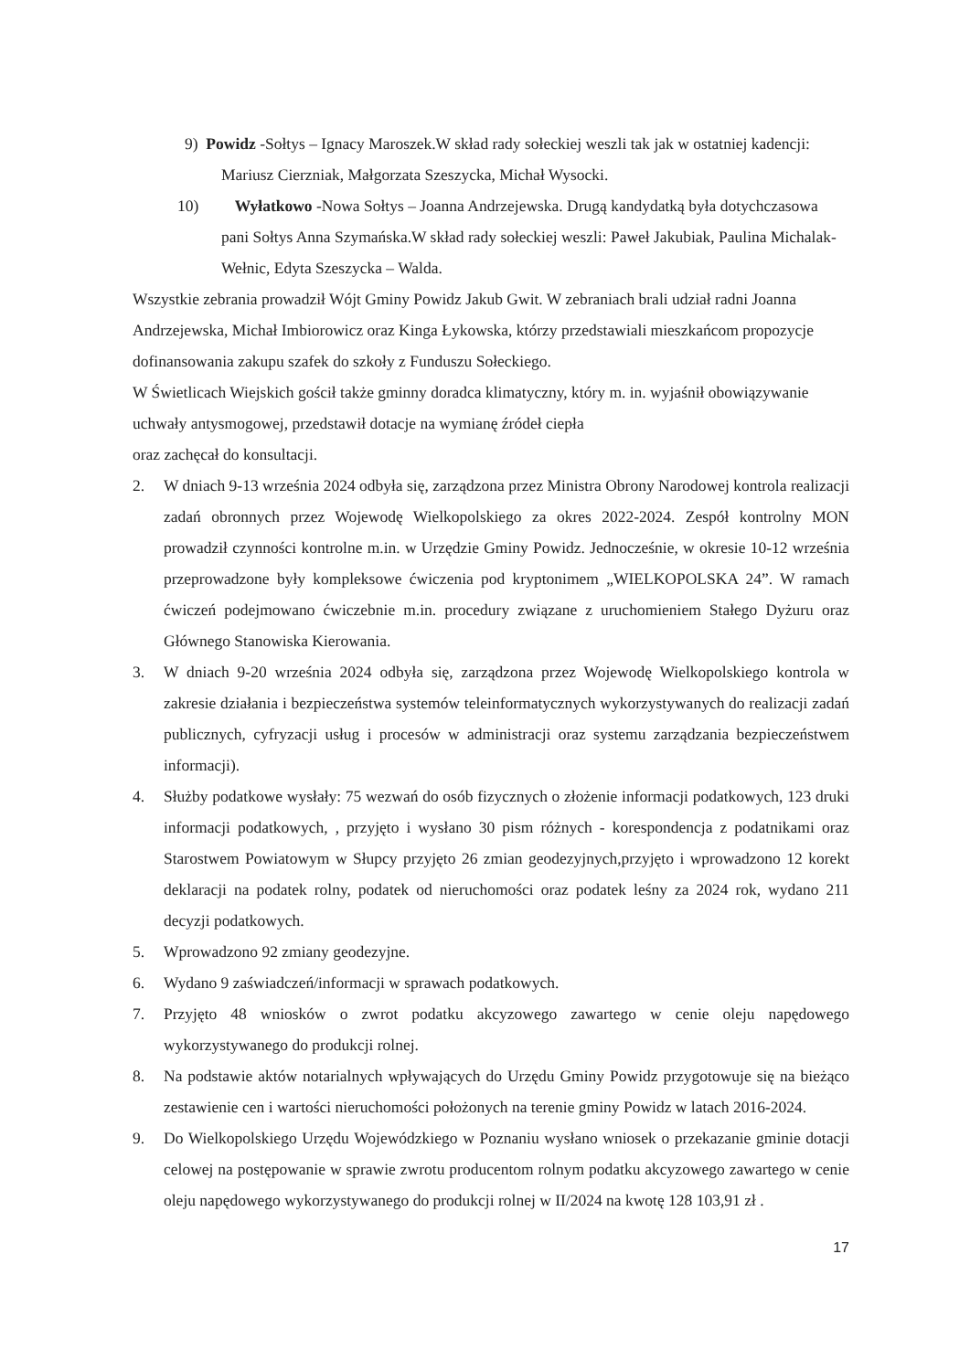9) Powidz -Sołtys – Ignacy Maroszek.W skład rady sołeckiej weszli tak jak w ostatniej kadencji: Mariusz Cierzniak, Małgorzata Szeszycka, Michał Wysocki.
10) Wyłatkowo -Nowa Sołtys – Joanna Andrzejewska. Drugą kandydatką była dotychczasowa pani Sołtys Anna Szymańska.W skład rady sołeckiej weszli: Paweł Jakubiak, Paulina Michalak- Wełnic, Edyta Szeszycka – Walda.
Wszystkie zebrania prowadził Wójt Gminy Powidz Jakub Gwit. W zebraniach brali udział radni Joanna Andrzejewska, Michał Imbiorowicz oraz Kinga Łykowska, którzy przedstawiali mieszkańcom propozycje dofinansowania zakupu szafek do szkoły z Funduszu Sołeckiego.
W Świetlicach Wiejskich gościł także gminny doradca klimatyczny, który m. in. wyjaśnił obowiązywanie uchwały antysmogowej, przedstawił dotacje na wymianę źródeł ciepła
oraz zachęcał do konsultacji.
2. W dniach 9-13 września 2024 odbyła się, zarządzona przez Ministra Obrony Narodowej kontrola realizacji zadań obronnych przez Wojewodę Wielkopolskiego za okres 2022-2024. Zespół kontrolny MON prowadził czynności kontrolne m.in. w Urzędzie Gminy Powidz. Jednocześnie, w okresie 10-12 września przeprowadzone były kompleksowe ćwiczenia pod kryptonimem „WIELKOPOLSKA 24”. W ramach ćwiczeń podejmowano ćwiczebnie m.in. procedury związane z uruchomieniem Stałego Dyżuru oraz Głównego Stanowiska Kierowania.
3. W dniach 9-20 września 2024 odbyła się, zarządzona przez Wojewodę Wielkopolskiego kontrola w zakresie działania i bezpieczeństwa systemów teleinformatycznych wykorzystywanych do realizacji zadań publicznych, cyfryzacji usług i procesów w administracji oraz systemu zarządzania bezpieczeństwem informacji).
4. Służby podatkowe wysłały: 75 wezwań do osób fizycznych o złożenie informacji podatkowych, 123 druki informacji podatkowych, , przyjęto i wysłano 30 pism różnych - korespondencja z podatnikami oraz Starostwem Powiatowym w Słupcy przyjęto 26 zmian geodezyjnych,przyjęto i wprowadzono 12 korekt deklaracji na podatek rolny, podatek od nieruchomości oraz podatek leśny za 2024 rok, wydano 211 decyzji podatkowych.
5. Wprowadzono 92 zmiany geodezyjne.
6. Wydano 9 zaświadczeń/informacji w sprawach podatkowych.
7. Przyjęto 48 wniosków o zwrot podatku akcyzowego zawartego w cenie oleju napędowego wykorzystywanego do produkcji rolnej.
8. Na podstawie aktów notarialnych wpływających do Urzędu Gminy Powidz przygotowuje się na bieżąco zestawienie cen i wartości nieruchomości położonych na terenie gminy Powidz w latach 2016-2024.
9. Do Wielkopolskiego Urzędu Wojewódzkiego w Poznaniu wysłano wniosek o przekazanie gminie dotacji celowej na postępowanie w sprawie zwrotu producentom rolnym podatku akcyzowego zawartego w cenie oleju napędowego wykorzystywanego do produkcji rolnej w II/2024 na kwotę 128 103,91 zł .
17